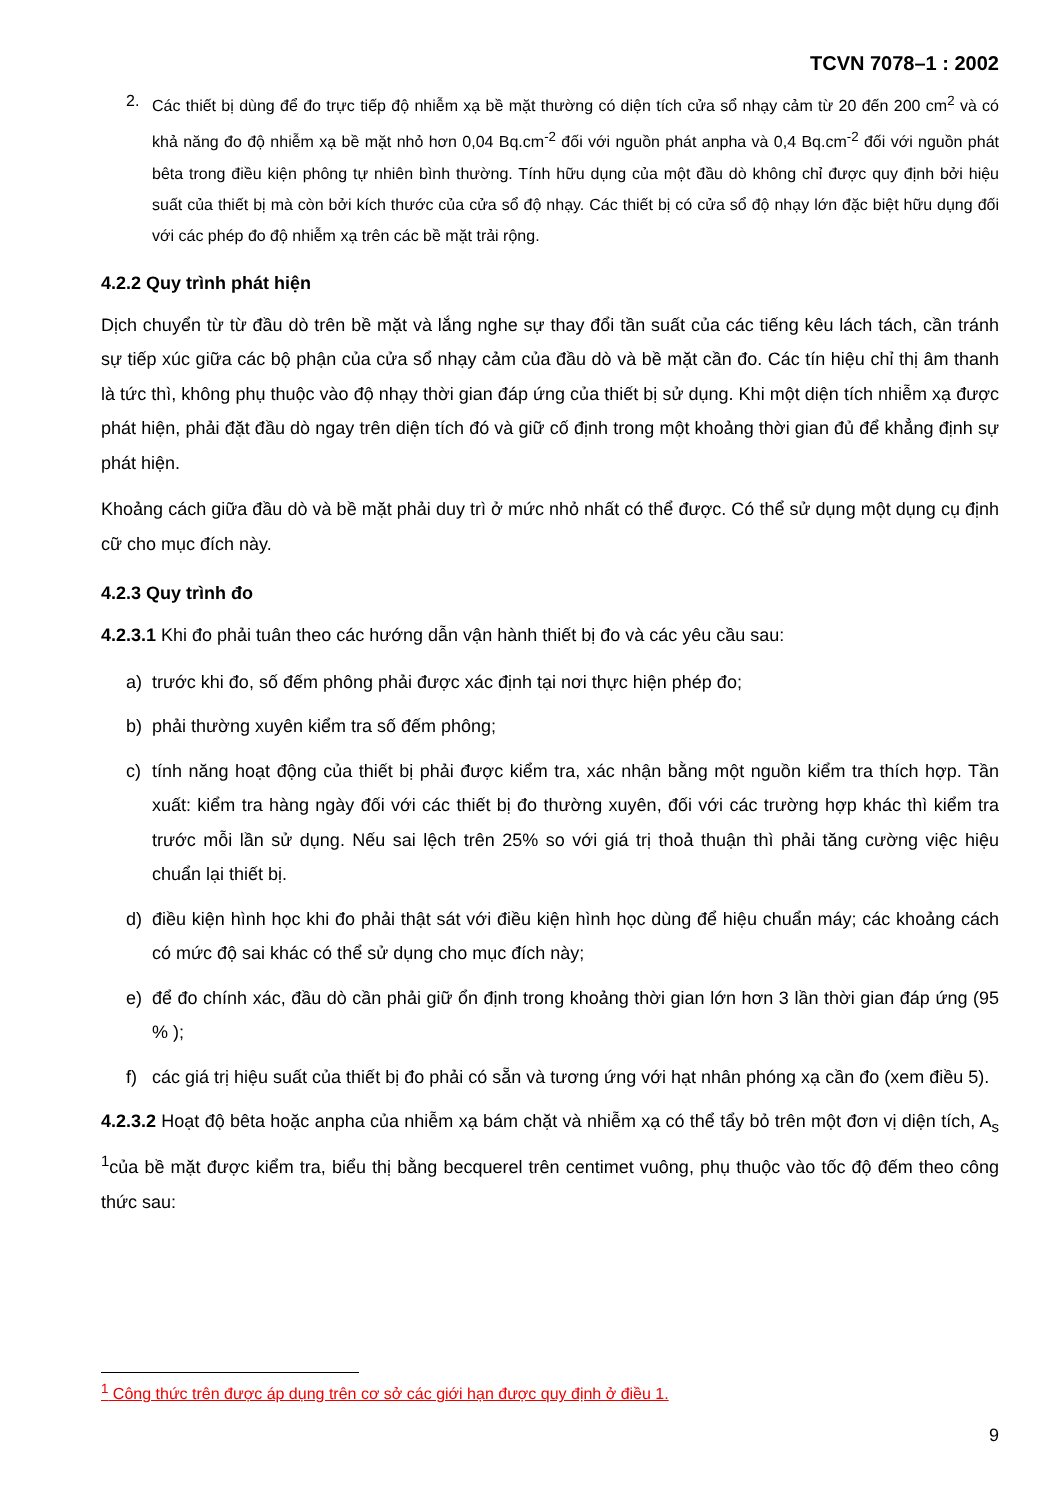TCVN 7078–1 : 2002
2. Các thiết bị dùng để đo trực tiếp độ nhiễm xạ bề mặt thường có diện tích cửa sổ nhạy cảm từ 20 đến 200 cm<sup>2</sup> và có khả năng đo độ nhiễm xạ bề mặt nhỏ hơn 0,04 Bq.cm<sup>-2</sup> đối với nguồn phát anpha và 0,4 Bq.cm<sup>-2</sup> đối với nguồn phát bêta trong điều kiện phông tự nhiên bình thường. Tính hữu dụng của một đầu dò không chỉ được quy định bởi hiệu suất của thiết bị mà còn bởi kích thước của cửa sổ độ nhạy. Các thiết bị có cửa sổ độ nhạy lớn đặc biệt hữu dụng đối với các phép đo độ nhiễm xạ trên các bề mặt trải rộng.
4.2.2 Quy trình phát hiện
Dịch chuyển từ từ đầu dò trên bề mặt và lắng nghe sự thay đổi tần suất của các tiếng kêu lách tách, cần tránh sự tiếp xúc giữa các bộ phận của cửa sổ nhạy cảm của đầu dò và bề mặt cần đo. Các tín hiệu chỉ thị âm thanh là tức thì, không phụ thuộc vào độ nhạy thời gian đáp ứng của thiết bị sử dụng. Khi một diện tích nhiễm xạ được phát hiện, phải đặt đầu dò ngay trên diện tích đó và giữ cố định trong một khoảng thời gian đủ để khẳng định sự phát hiện.
Khoảng cách giữa đầu dò và bề mặt phải duy trì ở mức nhỏ nhất có thể được. Có thể sử dụng một dụng cụ định cữ cho mục đích này.
4.2.3 Quy trình đo
4.2.3.1 Khi đo phải tuân theo các hướng dẫn vận hành thiết bị đo và các yêu cầu sau:
a) trước khi đo, số đếm phông phải được xác định tại nơi thực hiện phép đo;
b) phải thường xuyên kiểm tra số đếm phông;
c) tính năng hoạt động của thiết bị phải được kiểm tra, xác nhận bằng một nguồn kiểm tra thích hợp. Tần xuất: kiểm tra hàng ngày đối với các thiết bị đo thường xuyên, đối với các trường hợp khác thì kiểm tra trước mỗi lần sử dụng. Nếu sai lệch trên 25% so với giá trị thoả thuận thì phải tăng cường việc hiệu chuẩn lại thiết bị.
d) điều kiện hình học khi đo phải thật sát với điều kiện hình học dùng để hiệu chuẩn máy; các khoảng cách có mức độ sai khác có thể sử dụng cho mục đích này;
e) để đo chính xác, đầu dò cần phải giữ ổn định trong khoảng thời gian lớn hơn 3 lần thời gian đáp ứng (95 % );
f) các giá trị hiệu suất của thiết bị đo phải có sẵn và tương ứng với hạt nhân phóng xạ cần đo (xem điều 5).
4.2.3.2 Hoạt độ bêta hoặc anpha của nhiễm xạ bám chặt và nhiễm xạ có thể tẩy bỏ trên một đơn vị diện tích, A<sub>s</sub> <sup>1</sup>của bề mặt được kiểm tra, biểu thị bằng becquerel trên centimet vuông, phụ thuộc vào tốc độ đếm theo công thức sau:
<sup>1</sup> Công thức trên được áp dụng trên cơ sở các giới hạn được quy định ở điều 1.
9